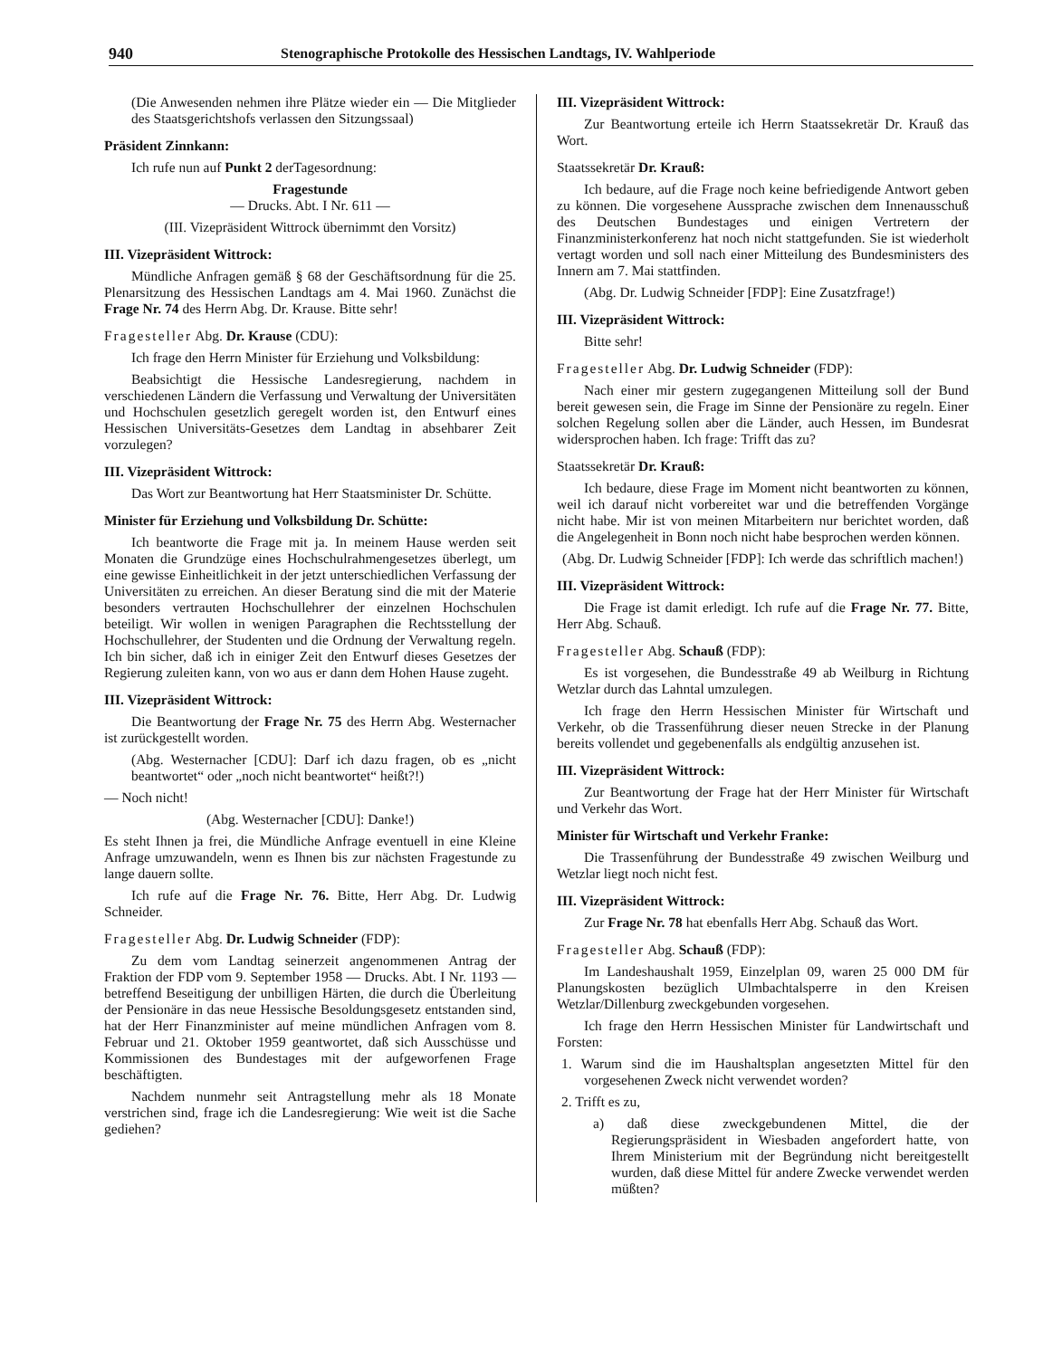940 Stenographische Protokolle des Hessischen Landtags, IV. Wahlperiode
(Die Anwesenden nehmen ihre Plätze wieder ein — Die Mitglieder des Staatsgerichtshofs verlassen den Sitzungssaal)
Präsident Zinnkann:
Ich rufe nun auf Punkt 2 derTagesordnung:
Fragestunde
— Drucks. Abt. I Nr. 611 —
(III. Vizepräsident Wittrock übernimmt den Vorsitz)
III. Vizepräsident Wittrock:
Mündliche Anfragen gemäß § 68 der Geschäftsordnung für die 25. Plenarsitzung des Hessischen Landtags am 4. Mai 1960. Zunächst die Frage Nr. 74 des Herrn Abg. Dr. Krause. Bitte sehr!
Fragesteller Abg. Dr. Krause (CDU):
Ich frage den Herrn Minister für Erziehung und Volksbildung:
Beabsichtigt die Hessische Landesregierung, nachdem in verschiedenen Ländern die Verfassung und Verwaltung der Universitäten und Hochschulen gesetzlich geregelt worden ist, den Entwurf eines Hessischen Universitäts-Gesetzes dem Landtag in absehbarer Zeit vorzulegen?
III. Vizepräsident Wittrock:
Das Wort zur Beantwortung hat Herr Staatsminister Dr. Schütte.
Minister für Erziehung und Volksbildung Dr. Schütte:
Ich beantworte die Frage mit ja. In meinem Hause werden seit Monaten die Grundzüge eines Hochschulrahmengesetzes überlegt, um eine gewisse Einheitlichkeit in der jetzt unterschiedlichen Verfassung der Universitäten zu erreichen. An dieser Beratung sind die mit der Materie besonders vertrauten Hochschullehrer der einzelnen Hochschulen beteiligt. Wir wollen in wenigen Paragraphen die Rechtsstellung der Hochschullehrer, der Studenten und die Ordnung der Verwaltung regeln. Ich bin sicher, daß ich in einiger Zeit den Entwurf dieses Gesetzes der Regierung zuleiten kann, von wo aus er dann dem Hohen Hause zugeht.
III. Vizepräsident Wittrock:
Die Beantwortung der Frage Nr. 75 des Herrn Abg. Westernacher ist zurückgestellt worden.
(Abg. Westernacher [CDU]: Darf ich dazu fragen, ob es „nicht beantwortet“ oder „noch nicht beantwortet“ heißt?!)
— Noch nicht!
(Abg. Westernacher [CDU]: Danke!)
Es steht Ihnen ja frei, die Mündliche Anfrage eventuell in eine Kleine Anfrage umzuwandeln, wenn es Ihnen bis zur nächsten Fragestunde zu lange dauern sollte.
Ich rufe auf die Frage Nr. 76. Bitte, Herr Abg. Dr. Ludwig Schneider.
Fragesteller Abg. Dr. Ludwig Schneider (FDP):
Zu dem vom Landtag seinerzeit angenommenen Antrag der Fraktion der FDP vom 9. September 1958 — Drucks. Abt. I Nr. 1193 — betreffend Beseitigung der unbilligen Härten, die durch die Überleitung der Pensionäre in das neue Hessische Besoldungsgesetz entstanden sind, hat der Herr Finanzminister auf meine mündlichen Anfragen vom 8. Februar und 21. Oktober 1959 geantwortet, daß sich Ausschüsse und Kommissionen des Bundestages mit der aufgeworfenen Frage beschäftigten.
Nachdem nunmehr seit Antragstellung mehr als 18 Monate verstrichen sind, frage ich die Landesregierung: Wie weit ist die Sache gediehen?
III. Vizepräsident Wittrock:
Zur Beantwortung erteile ich Herrn Staatssekretär Dr. Krauß das Wort.
Staatssekretär Dr. Krauß:
Ich bedaure, auf die Frage noch keine befriedigende Antwort geben zu können. Die vorgesehene Aussprache zwischen dem Innenausschuß des Deutschen Bundestages und einigen Vertretern der Finanzministerkonferenz hat noch nicht stattgefunden. Sie ist wiederholt vertagt worden und soll nach einer Mitteilung des Bundesministers des Innern am 7. Mai stattfinden.
(Abg. Dr. Ludwig Schneider [FDP]: Eine Zusatzfrage!)
III. Vizepräsident Wittrock:
Bitte sehr!
Fragesteller Abg. Dr. Ludwig Schneider (FDP):
Nach einer mir gestern zugegangenen Mitteilung soll der Bund bereit gewesen sein, die Frage im Sinne der Pensionäre zu regeln. Einer solchen Regelung sollen aber die Länder, auch Hessen, im Bundesrat widersprochen haben. Ich frage: Trifft das zu?
Staatssekretär Dr. Krauß:
Ich bedaure, diese Frage im Moment nicht beantworten zu können, weil ich darauf nicht vorbereitet war und die betreffenden Vorgänge nicht habe. Mir ist von meinen Mitarbeitern nur berichtet worden, daß die Angelegenheit in Bonn noch nicht habe besprochen werden können.
(Abg. Dr. Ludwig Schneider [FDP]: Ich werde das schriftlich machen!)
III. Vizepräsident Wittrock:
Die Frage ist damit erledigt. Ich rufe auf die Frage Nr. 77. Bitte, Herr Abg. Schauß.
Fragesteller Abg. Schauß (FDP):
Es ist vorgesehen, die Bundesstraße 49 ab Weilburg in Richtung Wetzlar durch das Lahntal umzulegen.
Ich frage den Herrn Hessischen Minister für Wirtschaft und Verkehr, ob die Trassenführung dieser neuen Strecke in der Planung bereits vollendet und gegebenenfalls als endgültig anzusehen ist.
III. Vizepräsident Wittrock:
Zur Beantwortung der Frage hat der Herr Minister für Wirtschaft und Verkehr das Wort.
Minister für Wirtschaft und Verkehr Franke:
Die Trassenführung der Bundesstraße 49 zwischen Weilburg und Wetzlar liegt noch nicht fest.
III. Vizepräsident Wittrock:
Zur Frage Nr. 78 hat ebenfalls Herr Abg. Schauß das Wort.
Fragesteller Abg. Schauß (FDP):
Im Landeshaushalt 1959, Einzelplan 09, waren 25 000 DM für Planungskosten bezüglich Ulmbachtalsperre in den Kreisen Wetzlar/Dillenburg zweckgebunden vorgesehen.
Ich frage den Herrn Hessischen Minister für Landwirtschaft und Forsten:
1. Warum sind die im Haushaltsplan angesetzten Mittel für den vorgesehenen Zweck nicht verwendet worden?
2. Trifft es zu,
a) daß diese zweckgebundenen Mittel, die der Regierungspräsident in Wiesbaden angefordert hatte, von Ihrem Ministerium mit der Begründung nicht bereitgestellt wurden, daß diese Mittel für andere Zwecke verwendet werden müßten?